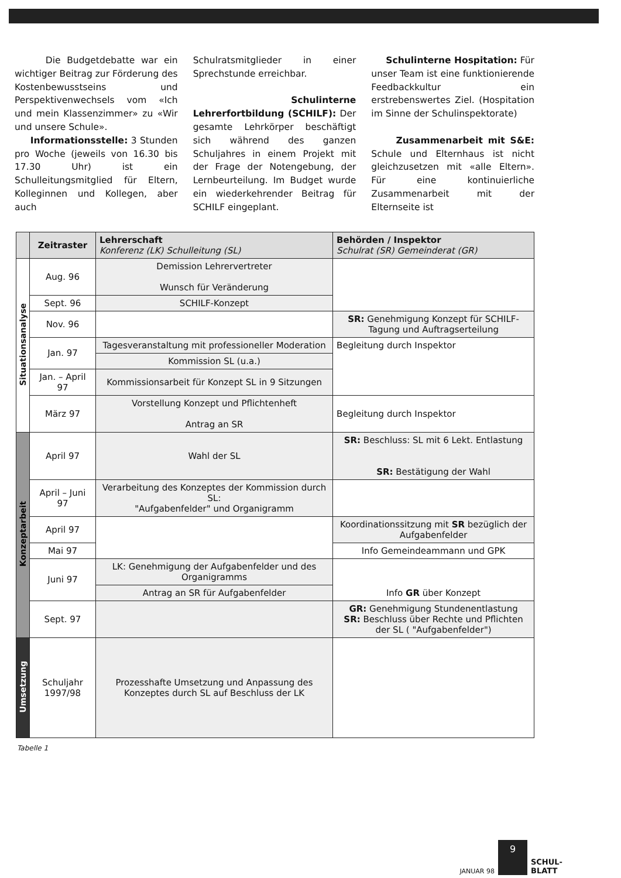Die Budgetdebatte war ein wichtiger Beitrag zur Förderung des Kostenbewusstseins und Perspektivenwechsels vom «Ich und mein Klassenzimmer» zu «Wir und unsere Schule».
Informationsstelle: 3 Stunden pro Woche (jeweils von 16.30 bis 17.30 Uhr) ist ein Schulleitungsmitglied für Eltern, Kolleginnen und Kollegen, aber auch
Schulratsmitglieder in einer Sprechstunde erreichbar.
Schulinterne Lehrerfortbildung (SCHILF): Der gesamte Lehrkörper beschäftigt sich während des ganzen Schuljahres in einem Projekt mit der Frage der Notengebung, der Lernbeurteilung. Im Budget wurde ein wiederkehrender Beitrag für SCHILF eingeplant.
Schulinterne Hospitation: Für unser Team ist eine funktionierende Feedbackkultur ein erstrebenswertes Ziel. (Hospitation im Sinne der Schulinspektorate)
Zusammenarbeit mit S&E: Schule und Elternhaus ist nicht gleichzusetzen mit «alle Eltern». Für eine kontinuierliche Zusammenarbeit mit der Elternseite ist
| | Zeitraster | Lehrerschaft Konferenz (LK) Schulleitung (SL) | Behörden / Inspektor Schulrat (SR) Gemeinderat (GR) |
| --- | --- | --- | --- |
| Situationsanalyse | Aug. 96 | Demission Lehrervertreter Wunsch für Veränderung | |
| | Sept. 96 | SCHILF-Konzept | |
| | Nov. 96 | | SR: Genehmigung Konzept für SCHILF-Tagung und Auftragserteilung |
| | Jan. 97 | Tagesveranstaltung mit professioneller Moderation | Begleitung durch Inspektor |
| | | Kommission SL (u.a.) | |
| | Jan. – April 97 | Kommissionsarbeit für Konzept SL in 9 Sitzungen | |
| | März 97 | Vorstellung Konzept und Pflichtenheft Antrag an SR | Begleitung durch Inspektor |
| Konzeptarbeit | April 97 | Wahl der SL | SR: Beschluss: SL mit 6 Lekt. Entlastung SR: Bestätigung der Wahl |
| | April – Juni 97 | Verarbeitung des Konzeptes der Kommission durch SL: "Aufgabenfelder" und Organigramm | |
| | April 97 | | Koordinationssitzung mit SR bezüglich der Aufgabenfelder |
| | Mai 97 | | Info Gemeindeammann und GPK |
| | Juni 97 | LK: Genehmigung der Aufgabenfelder und des Organigramms | Info GR über Konzept |
| | | Antrag an SR für Aufgabenfelder | |
| | Sept. 97 | | GR: Genehmigung Stundenentlastung SR: Beschluss über Rechte und Pflichten der SL ( "Aufgabenfelder") |
| Umsetzung | Schuljahr 1997/98 | Prozesshafte Umsetzung und Anpassung des Konzeptes durch SL auf Beschluss der LK | |
Tabelle 1
JANUAR 98
9
SCHUL-
BLATT